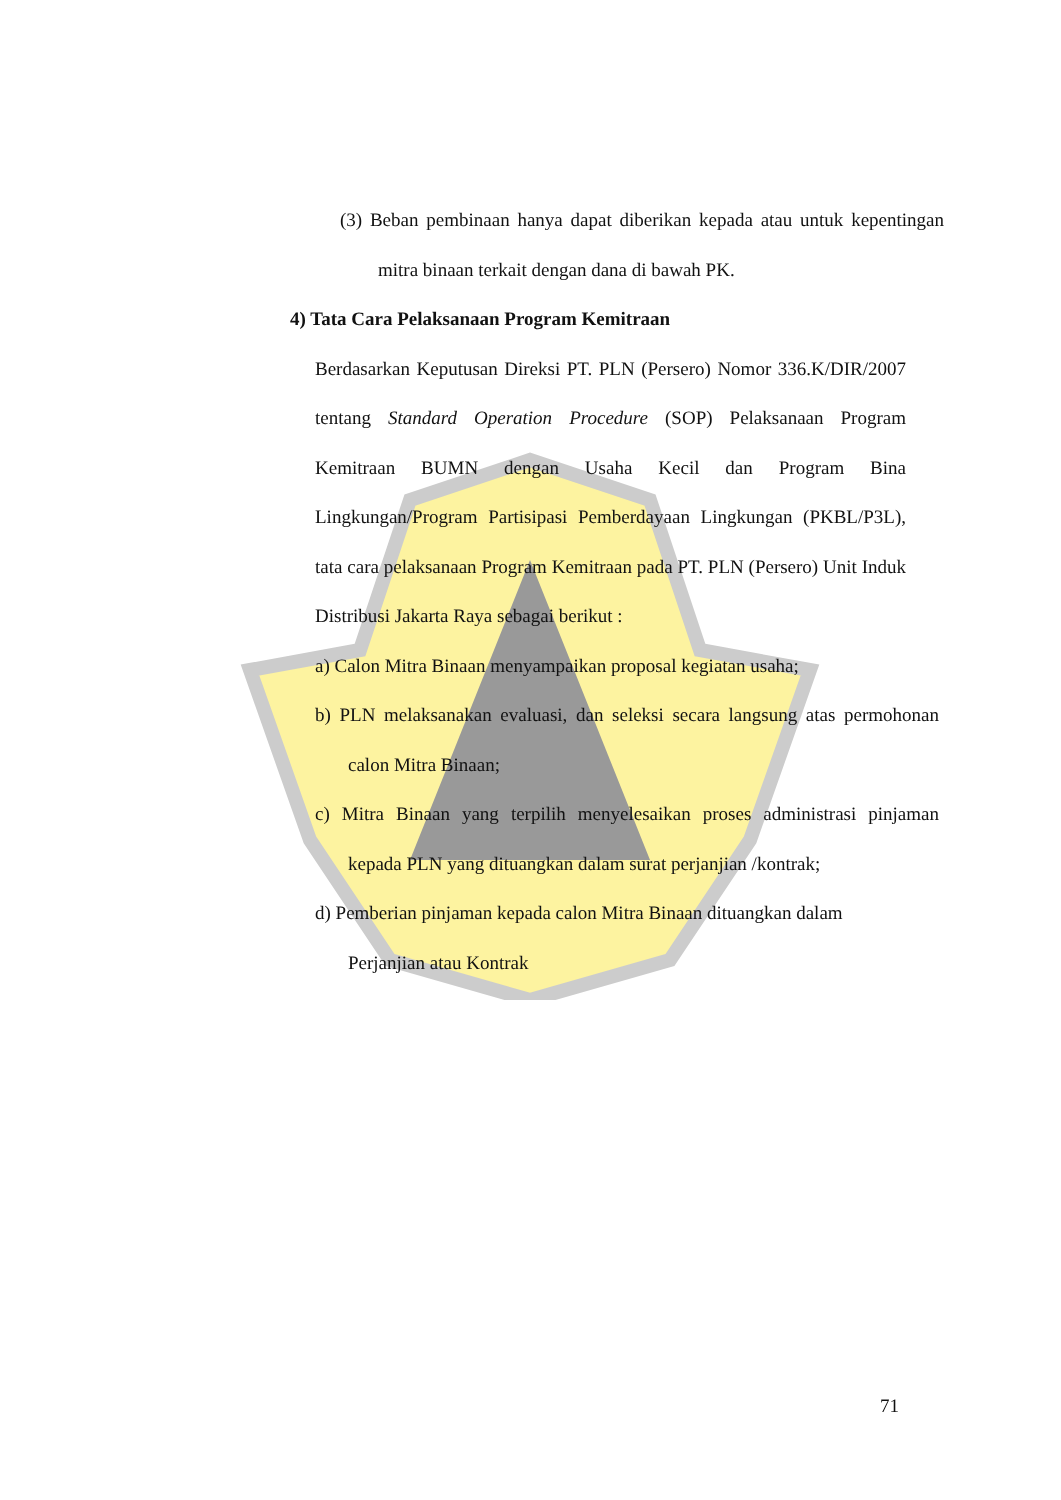(3) Beban pembinaan hanya dapat diberikan kepada atau untuk kepentingan mitra binaan terkait dengan dana di bawah PK.
4) Tata Cara Pelaksanaan Program Kemitraan
Berdasarkan Keputusan Direksi PT. PLN (Persero) Nomor 336.K/DIR/2007 tentang Standard Operation Procedure (SOP) Pelaksanaan Program Kemitraan BUMN dengan Usaha Kecil dan Program Bina Lingkungan/Program Partisipasi Pemberdayaan Lingkungan (PKBL/P3L), tata cara pelaksanaan Program Kemitraan pada PT. PLN (Persero) Unit Induk Distribusi Jakarta Raya sebagai berikut :
a) Calon Mitra Binaan menyampaikan proposal kegiatan usaha;
b) PLN melaksanakan evaluasi, dan seleksi secara langsung atas permohonan calon Mitra Binaan;
c) Mitra Binaan yang terpilih menyelesaikan proses administrasi pinjaman kepada PLN yang dituangkan dalam surat perjanjian /kontrak;
d) Pemberian pinjaman kepada calon Mitra Binaan dituangkan dalam Perjanjian atau Kontrak
71